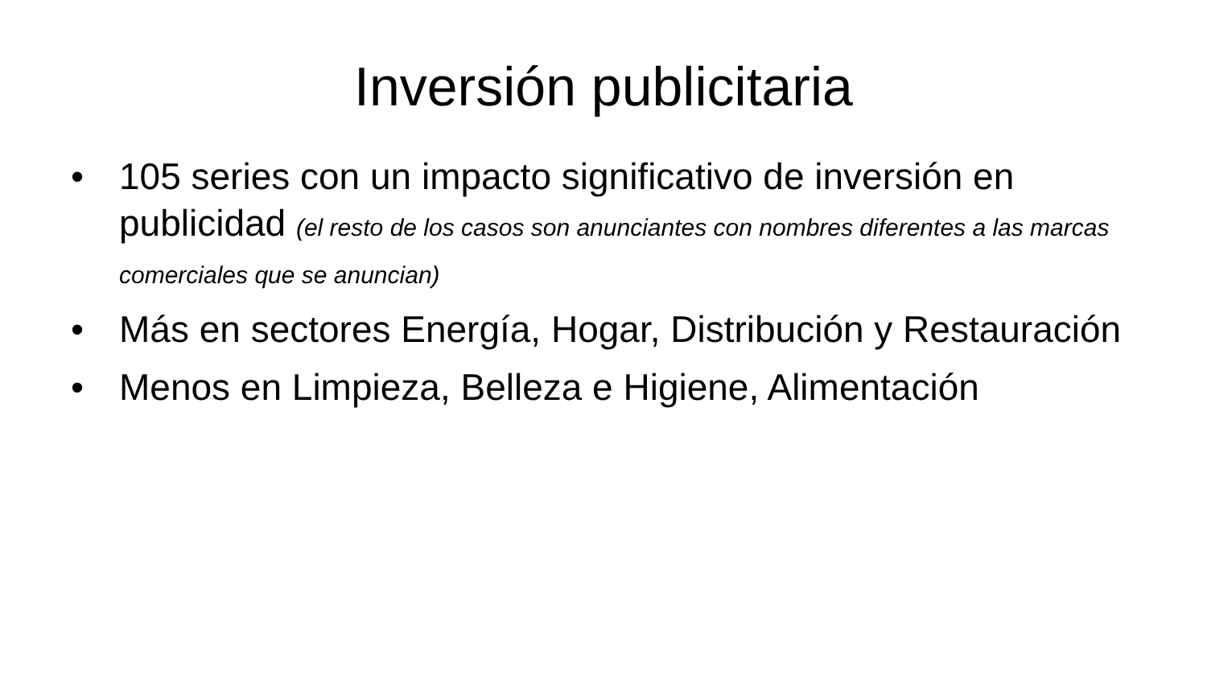Inversión publicitaria
• 105 series con un impacto significativo de inversión en publicidad (el resto de los casos son anunciantes con nombres diferentes a las marcas comerciales que se anuncian)
• Más en sectores Energía, Hogar, Distribución y Restauración
• Menos en Limpieza, Belleza e Higiene, Alimentación